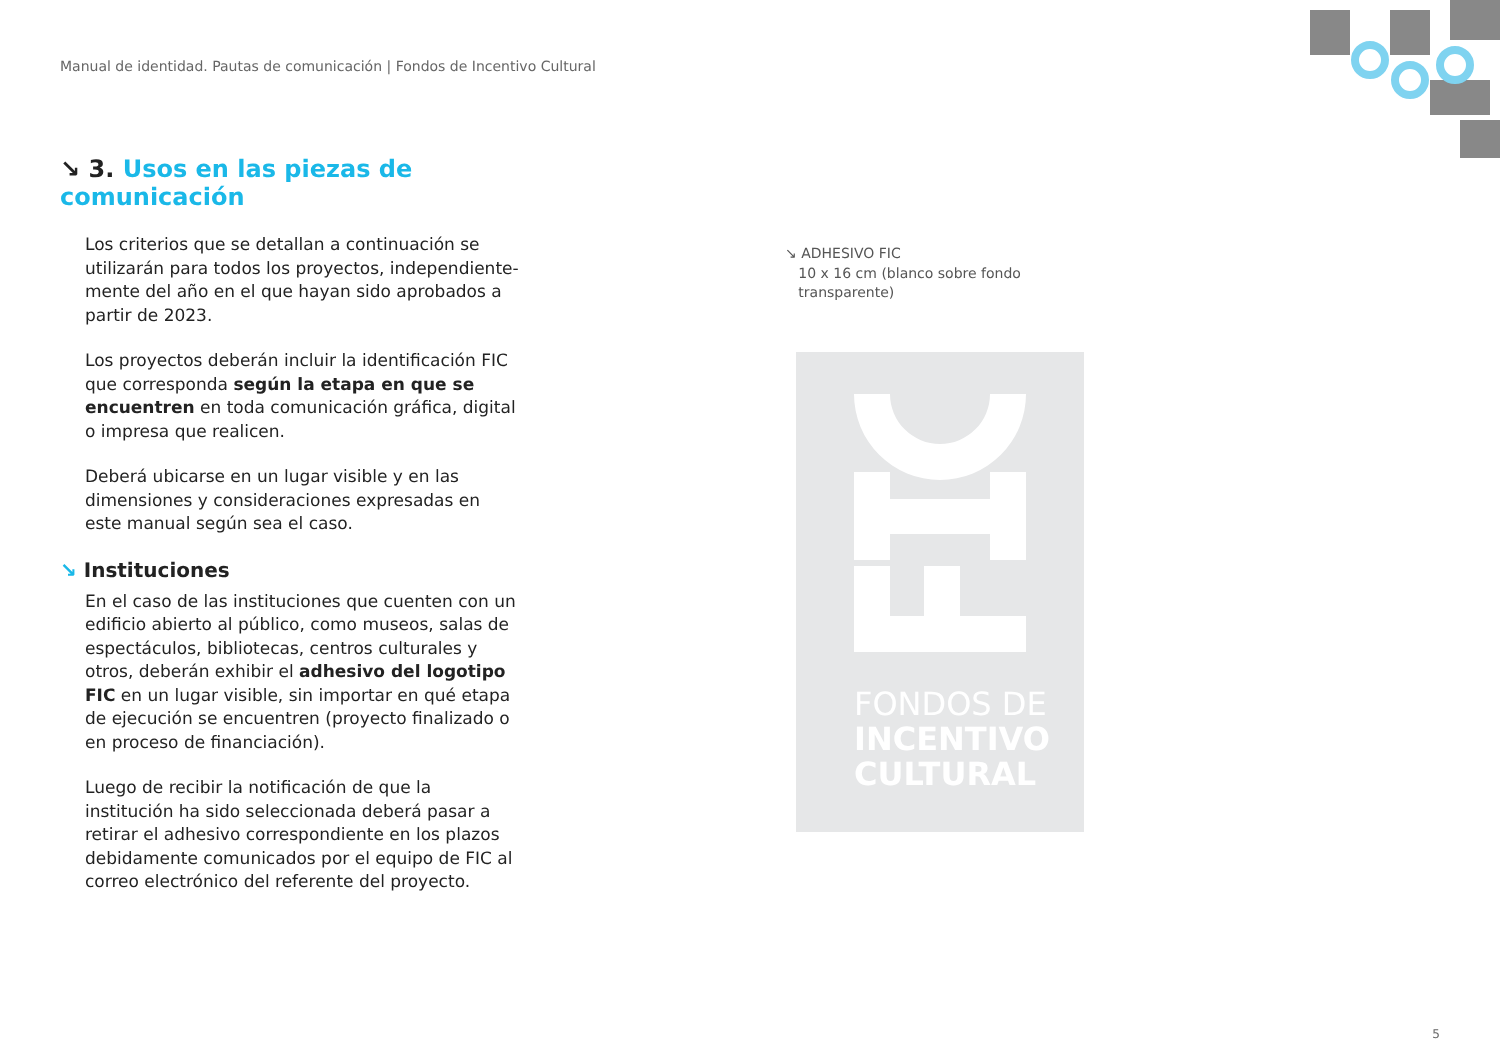Manual de identidad. Pautas de comunicación | Fondos de Incentivo Cultural
↘ 3. Usos en las piezas de comunicación
Los criterios que se detallan a continuación se utilizarán para todos los proyectos, independiente-mente del año en el que hayan sido aprobados a partir de 2023.
Los proyectos deberán incluir la identificación FIC que corresponda según la etapa en que se encuentren en toda comunicación gráfica, digital o impresa que realicen.
Deberá ubicarse en un lugar visible y en las dimensiones y consideraciones expresadas en este manual según sea el caso.
↘ Instituciones
En el caso de las instituciones que cuenten con un edificio abierto al público, como museos, salas de espectáculos, bibliotecas, centros culturales y otros, deberán exhibir el adhesivo del logotipo FIC en un lugar visible, sin importar en qué etapa de ejecución se encuentren (proyecto finalizado o en proceso de financiación).
Luego de recibir la notificación de que la institución ha sido seleccionada deberá pasar a retirar el adhesivo correspondiente en los plazos debidamente comunicados por el equipo de FIC al correo electrónico del referente del proyecto.
↘ ADHESIVO FIC
10 x 16 cm (blanco sobre fondo
transparente)
FONDOS DE
INCENTIVO
CULTURAL
5